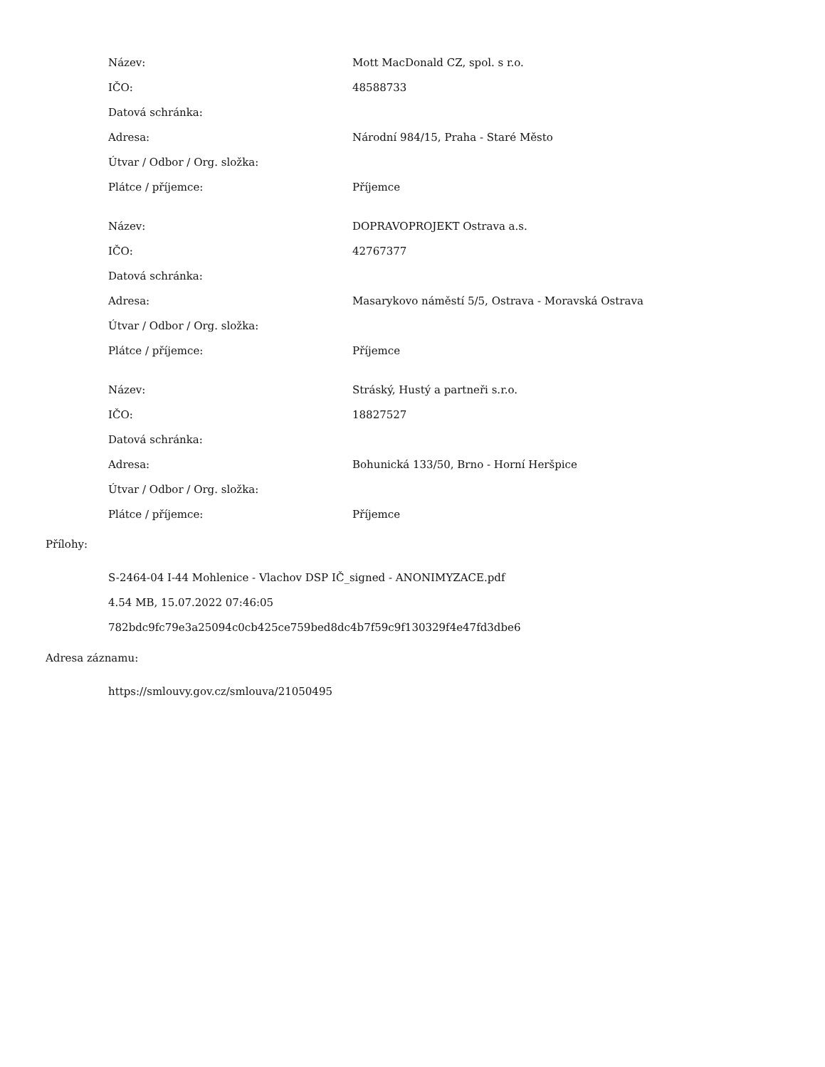| Název: | Mott MacDonald CZ, spol. s r.o. |
| IČO: | 48588733 |
| Datová schránka: | |
| Adresa: | Národní 984/15, Praha - Staré Město |
| Útvar / Odbor / Org. složka: | |
| Plátce / příjemce: | Příjemce |
| Název: | DOPRAVOPROJEKT Ostrava a.s. |
| IČO: | 42767377 |
| Datová schránka: | |
| Adresa: | Masarykovo náměstí 5/5, Ostrava - Moravská Ostrava |
| Útvar / Odbor / Org. složka: | |
| Plátce / příjemce: | Příjemce |
| Název: | Stráský, Hustý a partneři s.r.o. |
| IČO: | 18827527 |
| Datová schránka: | |
| Adresa: | Bohunická 133/50, Brno - Horní Heršpice |
| Útvar / Odbor / Org. složka: | |
| Plátce / příjemce: | Příjemce |
Přílohy:
S-2464-04 I-44 Mohlenice - Vlachov DSP IČ_signed - ANONIMYZACE.pdf
4.54 MB, 15.07.2022 07:46:05
782bdc9fc79e3a25094c0cb425ce759bed8dc4b7f59c9f130329f4e47fd3dbe6
Adresa záznamu:
https://smlouvy.gov.cz/smlouva/21050495